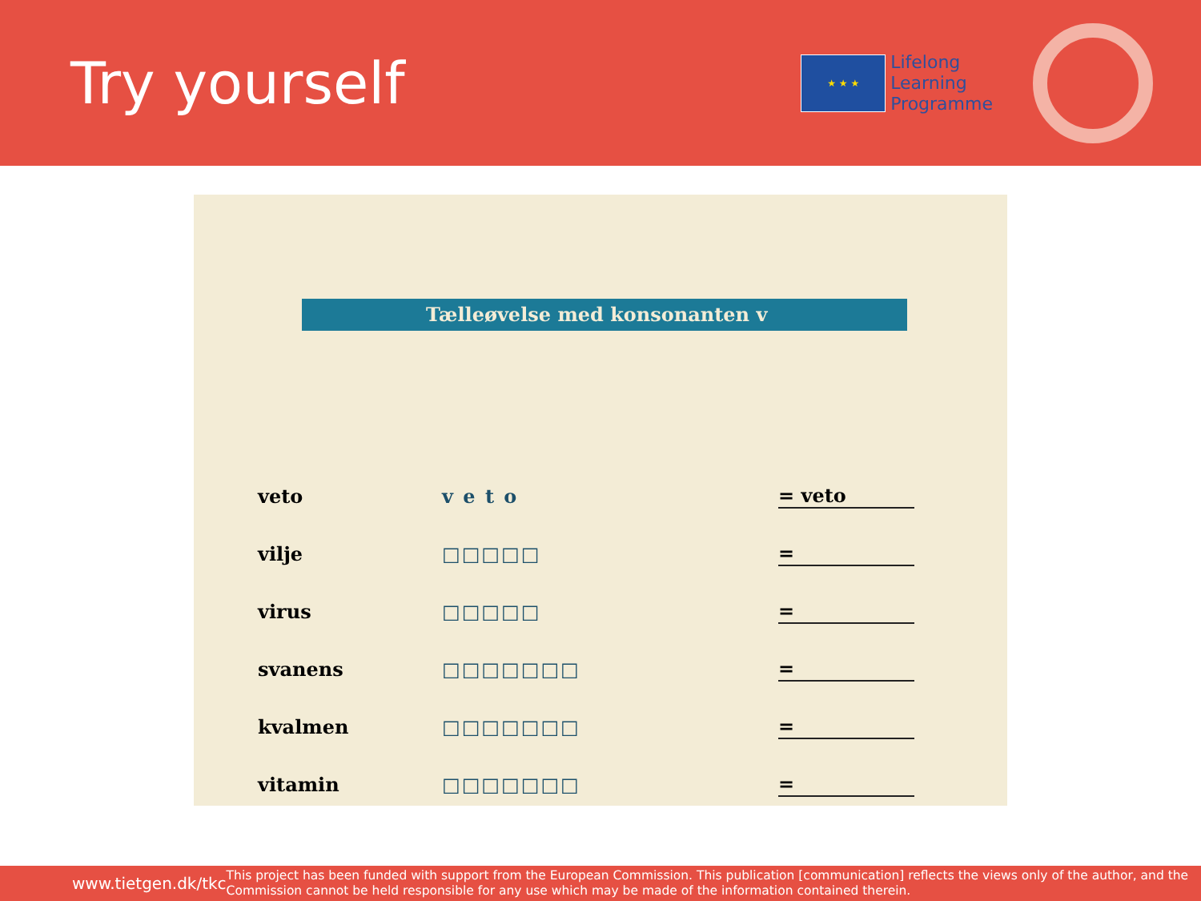Try yourself
★ ★ ★
Lifelong
Learning
Programme
Tælleøvelse med konsonanten v
veto v e t o = veto
vilje □□□□□ =
virus □□□□□ =
svanens □□□□□□□ =
kvalmen □□□□□□□ =
vitamin □□□□□□□ =
www.tietgen.dk/tkc
This project has been funded with support from the European Commission. This publication [communication] reflects the views only of the author, and the Commission cannot be held responsible for any use which may be made of the information contained therein.